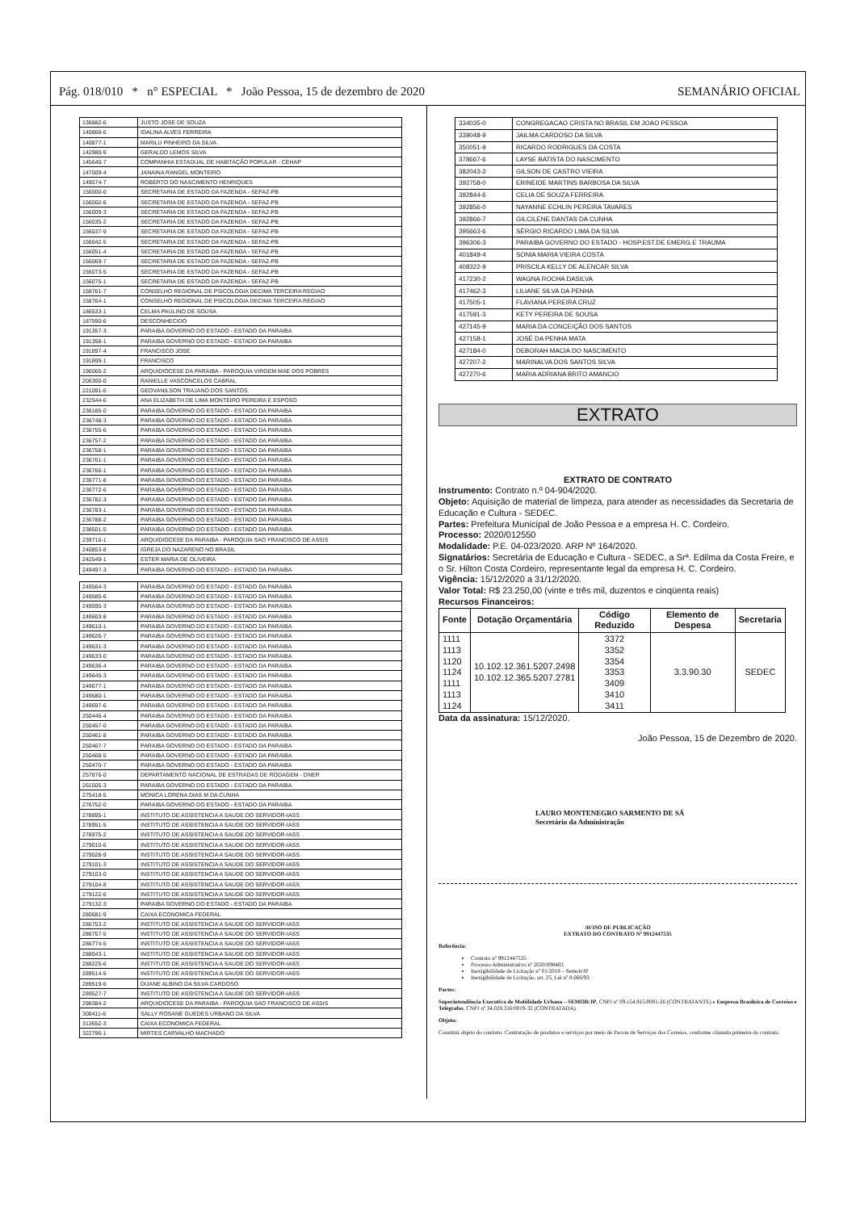Pág. 018/010 * n° ESPECIAL * João Pessoa, 15 de dezembro de 2020 SEMANÁRIO OFICIAL
| 136882-6 | JUSTO JOSE DE SOUZA |
| 140866-6 | IDALINA ALVES FERREIRA |
| 140877-1 | MARILU PINHEIRO DA SILVA |
| 142980-9 | GERALDO LEMOS SILVA |
| 145640-7 | COMPANHIA ESTADUAL DE HABITAÇÃO POPULAR - CEHAP |
| 147009-4 | JANAINA RANGEL MONTEIRO |
| 149574-7 | ROBERTO DO NASCIMENTO HENRIQUES |
| 156000-0 | SECRETARIA DE ESTADO DA FAZENDA - SEFAZ-PB |
| 156002-6 | SECRETARIA DE ESTADO DA FAZENDA - SEFAZ-PB |
| 156009-3 | SECRETARIA DE ESTADO DA FAZENDA - SEFAZ-PB |
| 156035-2 | SECRETARIA DE ESTADO DA FAZENDA - SEFAZ-PB |
| 156037-9 | SECRETARIA DE ESTADO DA FAZENDA - SEFAZ-PB |
| 156042-5 | SECRETARIA DE ESTADO DA FAZENDA - SEFAZ-PB |
| 156051-4 | SECRETARIA DE ESTADO DA FAZENDA - SEFAZ-PB |
| 156069-7 | SECRETARIA DE ESTADO DA FAZENDA - SEFAZ-PB |
| 156073-5 | SECRETARIA DE ESTADO DA FAZENDA - SEFAZ-PB |
| 156075-1 | SECRETARIA DE ESTADO DA FAZENDA - SEFAZ-PB |
| 158761-7 | CONSELHO REGIONAL DE PSICOLOGIA DECIMA TERCEIRA REGIAO |
| 158764-1 | CONSELHO REGIONAL DE PSICOLOGIA DECIMA TERCEIRA REGIAO |
| 186533-1 | CELMA PAULINO DE SOUSA |
| 187590-6 | DESCONHECIDO |
| 191357-3 | PARAIBA GOVERNO DO ESTADO - ESTADO DA PARAIBA |
| 191358-1 | PARAIBA GOVERNO DO ESTADO - ESTADO DA PARAIBA |
| 191897-4 | FRANCISCO JOSE |
| 191899-1 | FRANCISCO |
| 196065-2 | ARQUIDIOCESE DA PARAIBA - PAROQUIA VIRGEM MAE DOS POBRES |
| 206300-0 | RANIELLE VASCONCELOS CABRAL |
| 221091-6 | GEOVANILSON TRAJANO DOS SANTOS |
| 232544-6 | ANA ELIZABETH DE LIMA MONTEIRO PEREIRA E ESPOSO |
| 236185-0 | PARAIBA GOVERNO DO ESTADO - ESTADO DA PARAIBA |
| 236748-3 | PARAIBA GOVERNO DO ESTADO - ESTADO DA PARAIBA |
| 236755-6 | PARAIBA GOVERNO DO ESTADO - ESTADO DA PARAIBA |
| 236757-2 | PARAIBA GOVERNO DO ESTADO - ESTADO DA PARAIBA |
| 236758-1 | PARAIBA GOVERNO DO ESTADO - ESTADO DA PARAIBA |
| 236761-1 | PARAIBA GOVERNO DO ESTADO - ESTADO DA PARAIBA |
| 236766-1 | PARAIBA GOVERNO DO ESTADO - ESTADO DA PARAIBA |
| 236771-8 | PARAIBA GOVERNO DO ESTADO - ESTADO DA PARAIBA |
| 236772-6 | PARAIBA GOVERNO DO ESTADO - ESTADO DA PARAIBA |
| 236782-3 | PARAIBA GOVERNO DO ESTADO - ESTADO DA PARAIBA |
| 236783-1 | PARAIBA GOVERNO DO ESTADO - ESTADO DA PARAIBA |
| 236788-2 | PARAIBA GOVERNO DO ESTADO - ESTADO DA PARAIBA |
| 238501-5 | PARAIBA GOVERNO DO ESTADO - ESTADO DA PARAIBA |
| 239716-1 | ARQUIDIOCESE DA PARAIBA - PAROQUIA SAO FRANCISCO DE ASSIS |
| 240853-8 | IGREJA DO NAZARENO NO BRASIL |
| 242549-1 | ESTER MARIA DE OLIVEIRA |
| 249497-3 | PARAIBA GOVERNO DO ESTADO - ESTADO DA PARAIBA |
| 249564-3 | PARAIBA GOVERNO DO ESTADO - ESTADO DA PARAIBA |
| 249585-6 | PARAIBA GOVERNO DO ESTADO - ESTADO DA PARAIBA |
| 249595-3 | PARAIBA GOVERNO DO ESTADO - ESTADO DA PARAIBA |
| 249603-8 | PARAIBA GOVERNO DO ESTADO - ESTADO DA PARAIBA |
| 249610-1 | PARAIBA GOVERNO DO ESTADO - ESTADO DA PARAIBA |
| 249626-7 | PARAIBA GOVERNO DO ESTADO - ESTADO DA PARAIBA |
| 249631-3 | PARAIBA GOVERNO DO ESTADO - ESTADO DA PARAIBA |
| 249633-0 | PARAIBA GOVERNO DO ESTADO - ESTADO DA PARAIBA |
| 249636-4 | PARAIBA GOVERNO DO ESTADO - ESTADO DA PARAIBA |
| 249645-3 | PARAIBA GOVERNO DO ESTADO - ESTADO DA PARAIBA |
| 249677-1 | PARAIBA GOVERNO DO ESTADO - ESTADO DA PARAIBA |
| 249680-1 | PARAIBA GOVERNO DO ESTADO - ESTADO DA PARAIBA |
| 249697-6 | PARAIBA GOVERNO DO ESTADO - ESTADO DA PARAIBA |
| 250446-4 | PARAIBA GOVERNO DO ESTADO - ESTADO DA PARAIBA |
| 250457-0 | PARAIBA GOVERNO DO ESTADO - ESTADO DA PARAIBA |
| 250461-8 | PARAIBA GOVERNO DO ESTADO - ESTADO DA PARAIBA |
| 250467-7 | PARAIBA GOVERNO DO ESTADO - ESTADO DA PARAIBA |
| 250468-5 | PARAIBA GOVERNO DO ESTADO - ESTADO DA PARAIBA |
| 250470-7 | PARAIBA GOVERNO DO ESTADO - ESTADO DA PARAIBA |
| 257876-0 | DEPARTAMENTO NACIONAL DE ESTRADAS DE RODAGEM - DNER |
| 261505-3 | PARAIBA GOVERNO DO ESTADO - ESTADO DA PARAIBA |
| 275418-5 | MONICA LORENA DIAS M DA CUNHA |
| 276752-0 | PARAIBA GOVERNO DO ESTADO - ESTADO DA PARAIBA |
| 278895-1 | INSTITUTO DE ASSISTENCIA A SAUDE DO SERVIDOR-IASS |
| 278951-5 | INSTITUTO DE ASSISTENCIA A SAUDE DO SERVIDOR-IASS |
| 278975-2 | INSTITUTO DE ASSISTENCIA A SAUDE DO SERVIDOR-IASS |
| 279010-6 | INSTITUTO DE ASSISTENCIA A SAUDE DO SERVIDOR-IASS |
| 279028-9 | INSTITUTO DE ASSISTENCIA A SAUDE DO SERVIDOR-IASS |
| 279101-3 | INSTITUTO DE ASSISTENCIA A SAUDE DO SERVIDOR-IASS |
| 279103-0 | INSTITUTO DE ASSISTENCIA A SAUDE DO SERVIDOR-IASS |
| 279104-8 | INSTITUTO DE ASSISTENCIA A SAUDE DO SERVIDOR-IASS |
| 279122-6 | INSTITUTO DE ASSISTENCIA A SAUDE DO SERVIDOR-IASS |
| 279132-3 | PARAIBA GOVERNO DO ESTADO - ESTADO DA PARAIBA |
| 280681-9 | CAIXA ECONOMICA FEDERAL |
| 286753-2 | INSTITUTO DE ASSISTENCIA A SAUDE DO SERVIDOR-IASS |
| 286757-5 | INSTITUTO DE ASSISTENCIA A SAUDE DO SERVIDOR-IASS |
| 286774-5 | INSTITUTO DE ASSISTENCIA A SAUDE DO SERVIDOR-IASS |
| 288043-1 | INSTITUTO DE ASSISTENCIA A SAUDE DO SERVIDOR-IASS |
| 288225-6 | INSTITUTO DE ASSISTENCIA A SAUDE DO SERVIDOR-IASS |
| 289514-5 | INSTITUTO DE ASSISTENCIA A SAUDE DO SERVIDOR-IASS |
| 289519-6 | DIJANE ALBINO DA SILVA CARDOSO |
| 289527-7 | INSTITUTO DE ASSISTENCIA A SAUDE DO SERVIDOR-IASS |
| 298384-2 | ARQUIDIOCESE DA PARAIBA - PAROQUIA SAO FRANCISCO DE ASSIS |
| 308411-6 | SALLY ROSANE GUEDES URBANO DA SILVA |
| 313652-3 | CAIXA ECONOMICA FEDERAL |
| 322796-1 | MIRTES CARVALHO MACHADO |
| 334035-0 | CONGREGACAO CRISTA NO BRASIL EM JOAO PESSOA |
| 339048-9 | JAILMA CARDOSO DA SILVA |
| 350051-9 | RICARDO RODRIGUES DA COSTA |
| 378667-6 | LAYSE BATISTA DO NASCIMENTO |
| 382043-2 | GILSON DE CASTRO VIEIRA |
| 392758-0 | ERINEIDE MARTINS BARBOSA DA SILVA |
| 392844-6 | CELIA DE SOUZA FERREIRA |
| 392856-0 | NAYANNE ECHLIN PEREIRA TAVARES |
| 392866-7 | GILCILENE DANTAS DA CUNHA |
| 395663-6 | SÉRGIO RICARDO LIMA DA SILVA |
| 396306-3 | PARAIBA GOVERNO DO ESTADO - HOSP.EST.DE EMERG.E TRAUMA |
| 401849-4 | SONIA MARIA VIEIRA COSTA |
| 408322-9 | PRISCILA KELLY DE ALENCAR SILVA |
| 417230-2 | WAGNA ROCHA DASILVA |
| 417462-3 | LILIANE SILVA DA PENHA |
| 417505-1 | FLAVIANA PEREIRA CRUZ |
| 417591-3 | KETY PEREIRA DE SOUSA |
| 427145-9 | MARIA DA CONCEIÇÃO DOS SANTOS |
| 427158-1 | JOSÉ DA PENHA MATA |
| 427184-0 | DEBORAH MACIA DO NASCIMENTO |
| 427207-2 | MARINALVA DOS SANTOS SILVA |
| 427270-6 | MARIA ADRIANA BRITO AMANCIO |
EXTRATO
EXTRATO DE CONTRATO
Instrumento: Contrato n.º 04-904/2020.
Objeto: Aquisição de material de limpeza, para atender as necessidades da Secretaria de Educação e Cultura - SEDEC.
Partes: Prefeitura Municipal de João Pessoa e a empresa H. C. Cordeiro.
Processo: 2020/012550
Modalidade: P.E. 04-023/2020. ARP Nº 164/2020.
Signatários: Secretária de Educação e Cultura - SEDEC, a Srª. Edilma da Costa Freire, e o Sr. Hilton Costa Cordeiro, representante legal da empresa H. C. Cordeiro.
Vigência: 15/12/2020 a 31/12/2020.
Valor Total: R$ 23.250,00 (vinte e três mil, duzentos e cinqüenta reais)
Recursos Financeiros:
| Fonte | Dotação Orçamentária | Código Reduzido | Elemento de Despesa | Secretaria |
| --- | --- | --- | --- | --- |
| 1111 1113 1120 1124 1111 1113 1124 | 10.102.12.361.5207.2498 10.102.12.365.5207.2781 | 3372 3352 3354 3353 3409 3410 3411 | 3.3.90.30 | SEDEC |
Data da assinatura: 15/12/2020.
João Pessoa, 15 de Dezembro de 2020.
LAURO MONTENEGRO SARMENTO DE SÁ
Secretário da Administração
AVISO DE PUBLICAÇÃO
EXTRATO DO CONTRATO Nº 9912447535
Referência:
Contrato nº 9912447535
Processo Administrativo nº 2020/098403
Inexigibilidade de Licitação nº 01/2018 – Semob/JP
Inexigibilidade de Licitação, art. 25, Lei nº 8.666/93.
Partes:
Superintendência Executiva de Mobilidade Urbana – SEMOB/JP, CNPJ nº 09.154.915/0001-26 (CONTRATANTE) e Empresa Brasileira de Correios e Telégrafos, CNPJ nº 34.028.316/0019-32 (CONTRATADA).
Objeto:
Constitui objeto do contrato: Contratação de produtos e serviços por meio de Pacote de Serviços dos Correios, conforme cláusula primeira do contrato.